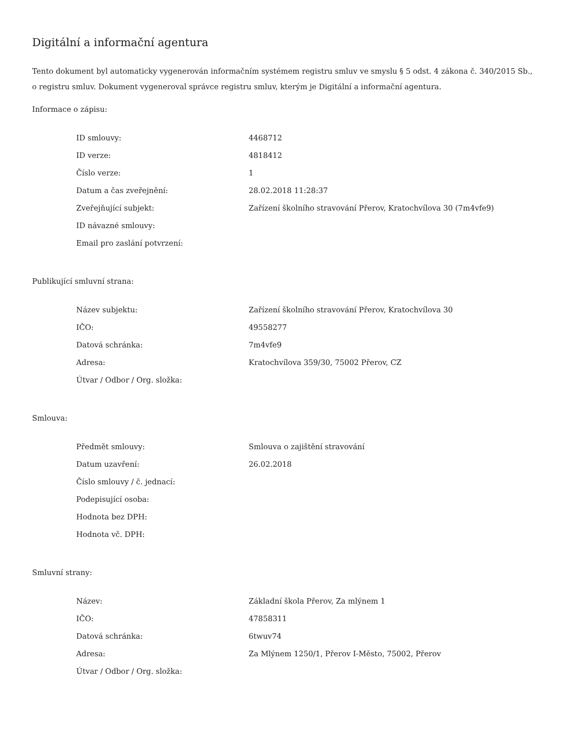Digitální a informační agentura
Tento dokument byl automaticky vygenerován informačním systémem registru smluv ve smyslu § 5 odst. 4 zákona č. 340/2015 Sb., o registru smluv. Dokument vygeneroval správce registru smluv, kterým je Digitální a informační agentura.
Informace o zápisu:
| ID smlouvy: | 4468712 |
| ID verze: | 4818412 |
| Číslo verze: | 1 |
| Datum a čas zveřejnění: | 28.02.2018 11:28:37 |
| Zveřejňující subjekt: | Zařízení školního stravování Přerov, Kratochvílova 30 (7m4vfe9) |
| ID návazné smlouvy: | |
| Email pro zaslání potvrzení: | |
Publikující smluvní strana:
| Název subjektu: | Zařízení školního stravování Přerov, Kratochvílova 30 |
| IČO: | 49558277 |
| Datová schránka: | 7m4vfe9 |
| Adresa: | Kratochvílova 359/30, 75002 Přerov, CZ |
| Útvar / Odbor / Org. složka: | |
Smlouva:
| Předmět smlouvy: | Smlouva o zajištění stravování |
| Datum uzavření: | 26.02.2018 |
| Číslo smlouvy / č. jednací: | |
| Podepisující osoba: | |
| Hodnota bez DPH: | |
| Hodnota vč. DPH: | |
Smluvní strany:
| Název: | Základní škola Přerov, Za mlýnem 1 |
| IČO: | 47858311 |
| Datová schránka: | 6twuv74 |
| Adresa: | Za Mlýnem 1250/1, Přerov I-Město, 75002, Přerov |
| Útvar / Odbor / Org. složka: | |